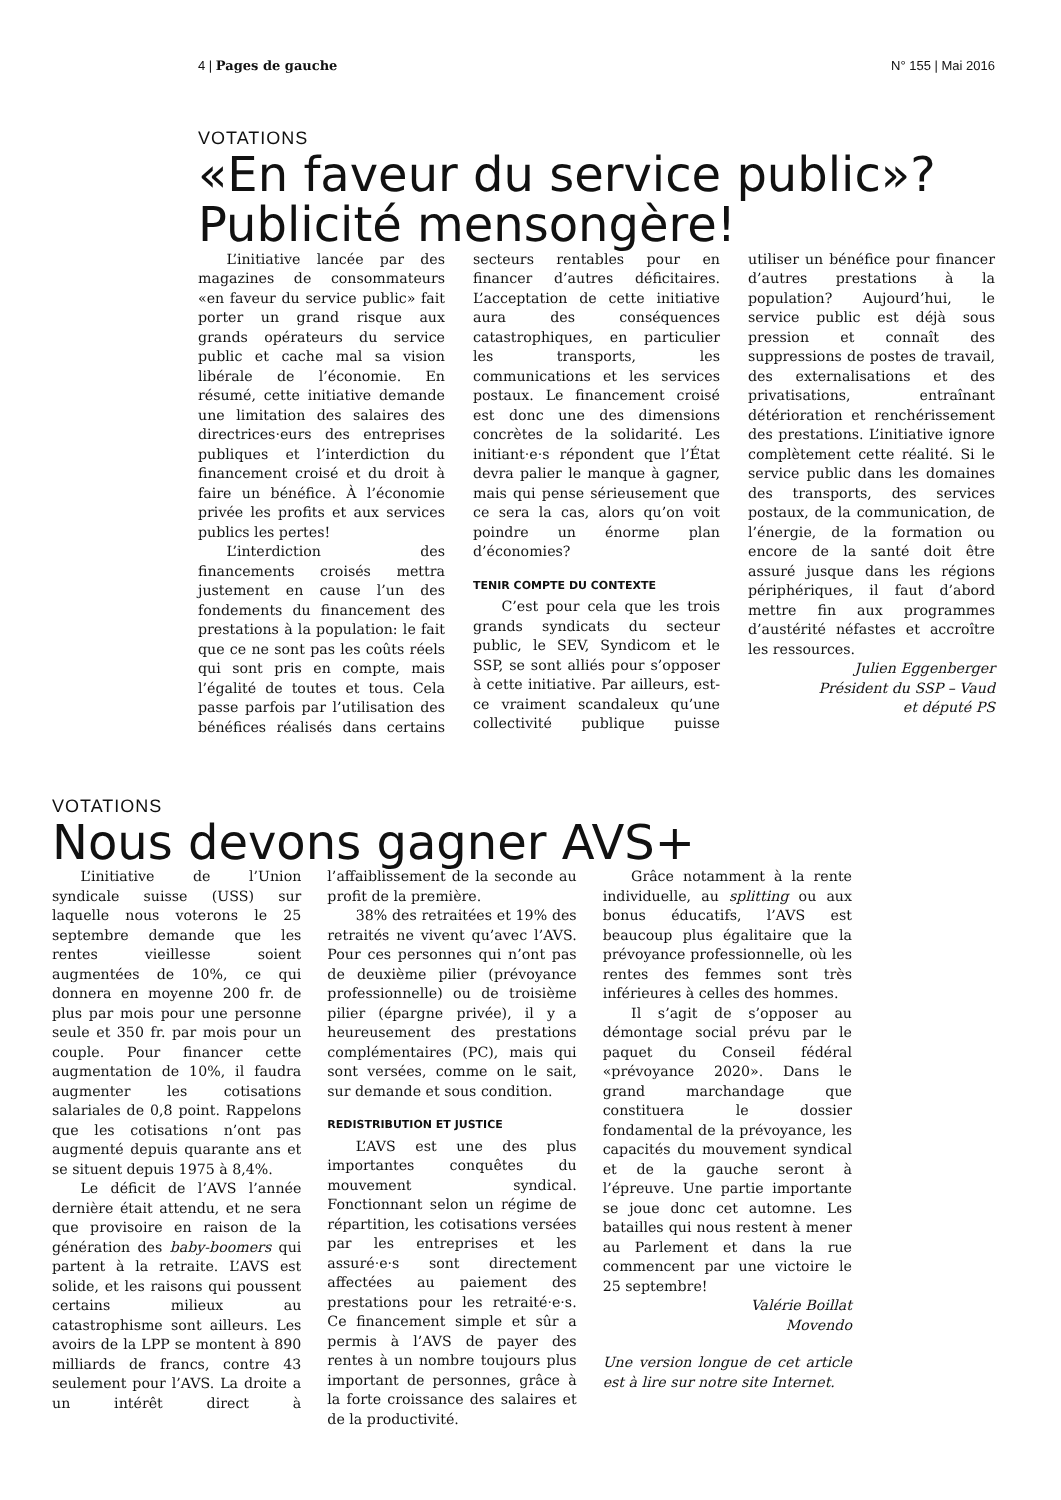4 | Pages de gauche N° 155 | Mai 2016
VOTATIONS
«En faveur du service public»?
Publicité mensongère!
L’initiative lancée par des magazines de consommateurs «en faveur du service public» fait porter un grand risque aux grands opérateurs du service public et cache mal sa vision libérale de l’économie. En résumé, cette initiative demande une limitation des salaires des directrices·eurs des entreprises publiques et l’interdiction du financement croisé et du droit à faire un bénéfice. À l’économie privée les profits et aux services publics les pertes!
L’interdiction des financements croisés mettra justement en cause l’un des fondements du financement des prestations à la population: le fait que ce ne sont pas les coûts réels qui sont pris en compte, mais l’égalité de toutes et tous. Cela passe parfois par l’utilisation des bénéfices réalisés dans certains secteurs rentables pour en financer d’autres déficitaires. L’acceptation de cette initiative aura des conséquences catastrophiques, en particulier les transports, les communications et les services postaux. Le financement croisé est donc une des dimensions concrètes de la solidarité. Les initiant·e·s répondent que l’État devra palier le manque à gagner, mais qui pense sérieusement que ce sera la cas, alors qu’on voit poindre un énorme plan d’économies?
TENIR COMPTE DU CONTEXTE
C’est pour cela que les trois grands syndicats du secteur public, le SEV, Syndicom et le SSP, se sont alliés pour s’opposer à cette initiative. Par ailleurs, est-ce vraiment scandaleux qu’une collectivité publique puisse utiliser un bénéfice pour financer d’autres prestations à la population? Aujourd’hui, le service public est déjà sous pression et connaît des suppressions de postes de travail, des externalisations et des privatisations, entraînant détérioration et renchérissement des prestations. L’initiative ignore complètement cette réalité. Si le service public dans les domaines des transports, des services postaux, de la communication, de l’énergie, de la formation ou encore de la santé doit être assuré jusque dans les régions périphériques, il faut d’abord mettre fin aux programmes d’austérité néfastes et accroître les ressources.
Julien Eggenberger
Président du SSP – Vaud
et député PS
VOTATIONS
Nous devons gagner AVS+
L’initiative de l’Union syndicale suisse (USS) sur laquelle nous voterons le 25 septembre demande que les rentes vieillesse soient augmentées de 10%, ce qui donnera en moyenne 200 fr. de plus par mois pour une personne seule et 350 fr. par mois pour un couple. Pour financer cette augmentation de 10%, il faudra augmenter les cotisations salariales de 0,8 point. Rappelons que les cotisations n’ont pas augmenté depuis quarante ans et se situent depuis 1975 à 8,4%.
Le déficit de l’AVS l’année dernière était attendu, et ne sera que provisoire en raison de la génération des baby-boomers qui partent à la retraite. L’AVS est solide, et les raisons qui poussent certains milieux au catastrophisme sont ailleurs. Les avoirs de la LPP se montent à 890 milliards de francs, contre 43 seulement pour l’AVS. La droite a un intérêt direct à l’affaiblissement de la seconde au profit de la première.
38% des retraitées et 19% des retraités ne vivent qu’avec l’AVS. Pour ces personnes qui n’ont pas de deuxième pilier (prévoyance professionnelle) ou de troisième pilier (épargne privée), il y a heureusement des prestations complémentaires (PC), mais qui sont versées, comme on le sait, sur demande et sous condition.
REDISTRIBUTION ET JUSTICE
L’AVS est une des plus importantes conquêtes du mouvement syndical. Fonctionnant selon un régime de répartition, les cotisations versées par les entreprises et les assuré·e·s sont directement affectées au paiement des prestations pour les retraité·e·s. Ce financement simple et sûr a permis à l’AVS de payer des rentes à un nombre toujours plus important de personnes, grâce à la forte croissance des salaires et de la productivité.
Grâce notamment à la rente individuelle, au splitting ou aux bonus éducatifs, l’AVS est beaucoup plus égalitaire que la prévoyance professionnelle, où les rentes des femmes sont très inférieures à celles des hommes.
Il s’agit de s’opposer au démontage social prévu par le paquet du Conseil fédéral «prévoyance 2020». Dans le grand marchandage que constituera le dossier fondamental de la prévoyance, les capacités du mouvement syndical et de la gauche seront à l’épreuve. Une partie importante se joue donc cet automne. Les batailles qui nous restent à mener au Parlement et dans la rue commencent par une victoire le 25 septembre!
Valérie Boillat
Movendo
Une version longue de cet article est à lire sur notre site Internet.